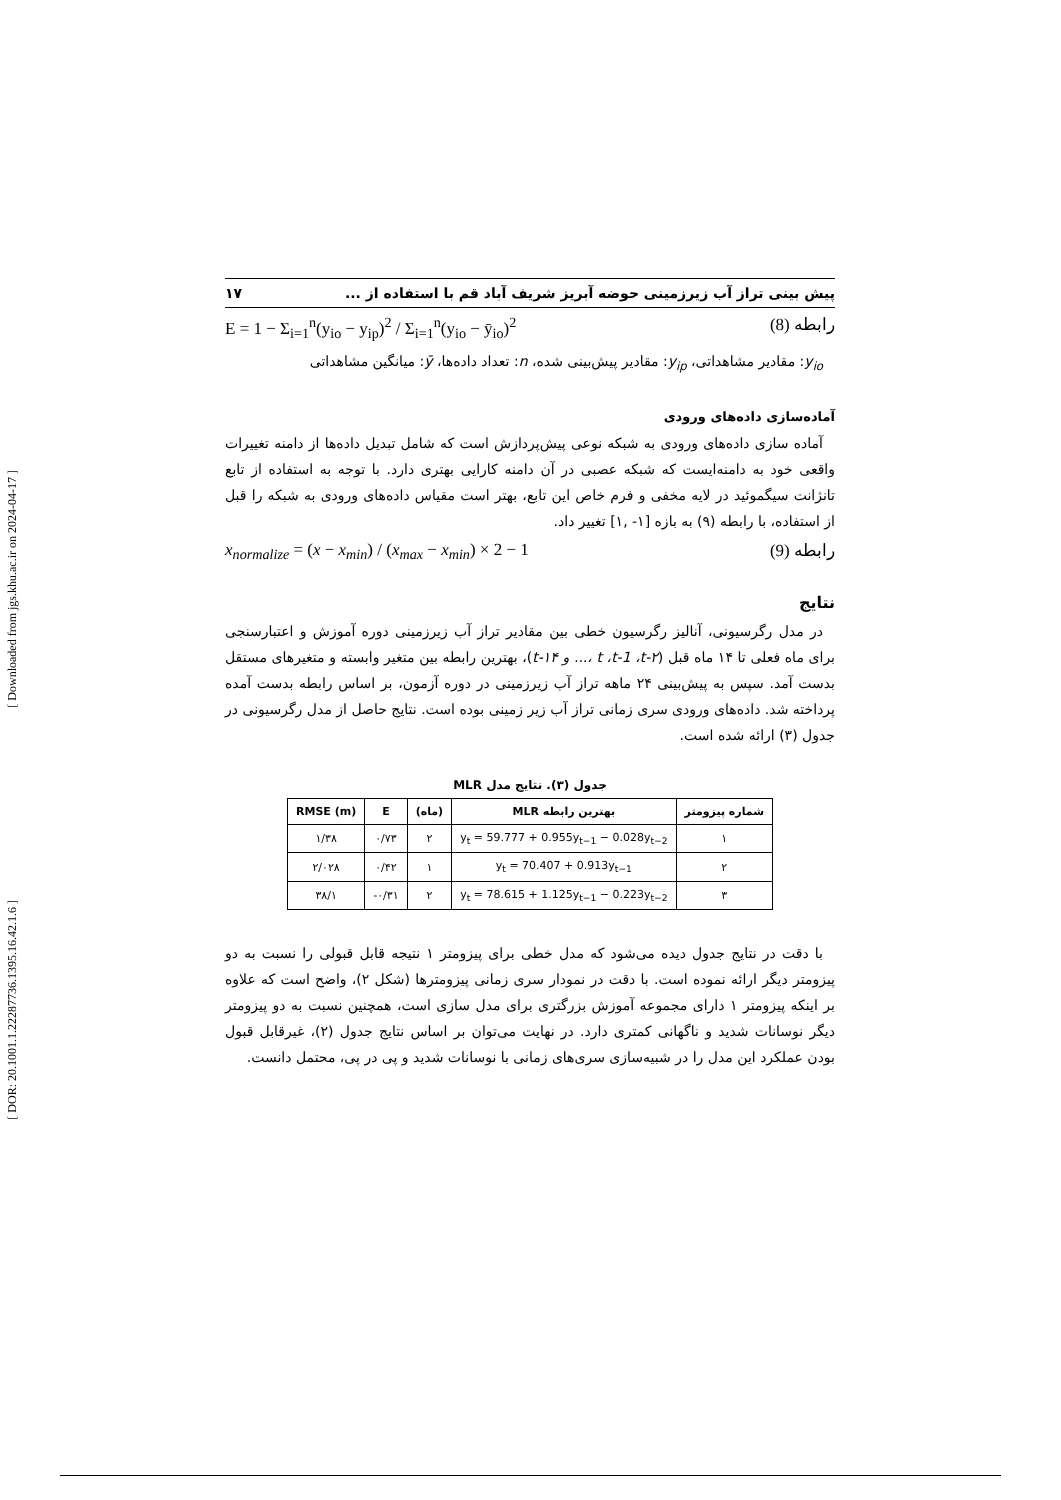[ Downloaded from jgs.khu.ac.ir on 2024-04-17 ]
[ DOR: 20.1001.1.22287736.1395.16.42.1.6 ]
پیش بینی تراز آب زیرزمینی حوضه آبریز شریف آباد قم با استفاده از ... ۱۷
E = 1 − Σ<sub>i=1</sub><sup>n</sup>(y<sub>io</sub> − y<sub>ip</sub>)<sup>2</sup> / Σ<sub>i=1</sub><sup>n</sup>(y<sub>io</sub> − ȳ<sub>io</sub>)<sup>2</sup> رابطه (8)
y<sub>io</sub>: مقادیر مشاهداتی، y<sub>ip</sub>: مقادیر پیش‌بینی شده، n: تعداد داده‌ها، ȳ: میانگین مشاهداتی
آماده‌سازی داده‌های ورودی
آماده سازی داده‌های ورودی به شبکه نوعی پیش‌پردازش است که شامل تبدیل داده‌ها از دامنه تغییرات واقعی خود به دامنه‌ایست که شبکه عصبی در آن دامنه کارایی بهتری دارد. با توجه به استفاده از تابع تانژانت سیگموئید در لایه مخفی و فرم خاص این تابع، بهتر است مقیاس داده‌های ورودی به شبکه را قبل از استفاده، با رابطه (۹) به بازه [۱- ,۱] تغییر داد.
x<sub>normalize</sub> = (x − x<sub>min</sub>) / (x<sub>max</sub> − x<sub>min</sub>) × 2 − 1 رابطه (9)
نتایج
در مدل رگرسیونی، آنالیز رگرسیون خطی بین مقادیر تراز آب زیرزمینی دوره آموزش و اعتبارسنجی برای ماه فعلی تا ۱۴ ماه قبل (t ،t-1 ،t-۲ ،... و t-۱۴)، بهترین رابطه بین متغیر وابسته و متغیرهای مستقل بدست آمد. سپس به پیش‌بینی ۲۴ ماهه تراز آب زیرزمینی در دوره آزمون، بر اساس رابطه بدست آمده پرداخته شد. داده‌های ورودی سری زمانی تراز آب زیر زمینی بوده است. نتایج حاصل از مدل رگرسیونی در جدول (۳) ارائه شده است.
جدول (۳). نتایج مدل MLR
| شماره پیزومتر | بهترین رابطه MLR | (ماه) | E | RMSE (m) |
| --- | --- | --- | --- | --- |
| ۱ | y<sub>t</sub> = 59.777 + 0.955y<sub>t−1</sub> − 0.028y<sub>t−2</sub> | ۲ | ۰/۷۳ | ۱/۳۸ |
| ۲ | y<sub>t</sub> = 70.407 + 0.913y<sub>t−1</sub> | ۱ | ۰/۴۲ | ۲/۰۲۸ |
| ۳ | y<sub>t</sub> = 78.615 + 1.125y<sub>t−1</sub> − 0.223y<sub>t−2</sub> | ۲ | ۰/۳۱- | ۳۸/۱ |
با دقت در نتایج جدول دیده می‌شود که مدل خطی برای پیزومتر ۱ نتیجه قابل قبولی را نسبت به دو پیزومتر دیگر ارائه نموده است. با دقت در نمودار سری زمانی پیزومترها (شکل ۲)، واضح است که علاوه بر اینکه پیزومتر ۱ دارای مجموعه آموزش بزرگتری برای مدل سازی است، همچنین نسبت به دو پیزومتر دیگر نوسانات شدید و ناگهانی کمتری دارد. در نهایت می‌توان بر اساس نتایج جدول (۲)، غیرقابل قبول بودن عملکرد این مدل را در شبیه‌سازی سری‌های زمانی با نوسانات شدید و پی در پی، محتمل دانست.